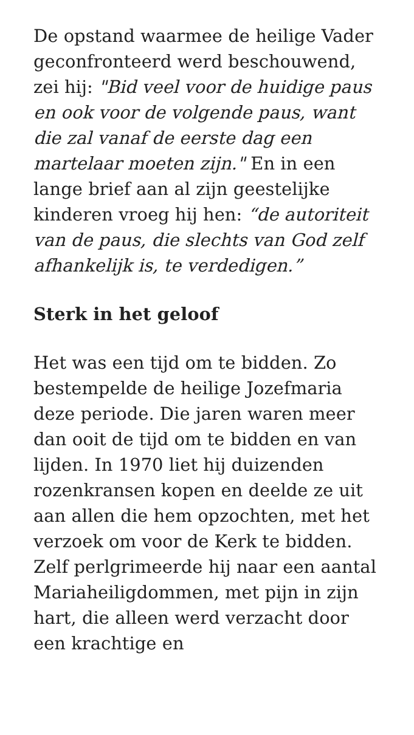De opstand waarmee de heilige Vader geconfronteerd werd beschouwend, zei hij: "Bid veel voor de huidige paus en ook voor de volgende paus, want die zal vanaf de eerste dag een martelaar moeten zijn." En in een lange brief aan al zijn geestelijke kinderen vroeg hij hen: “de autoriteit van de paus, die slechts van God zelf afhankelijk is, te verdedigen.”
Sterk in het geloof
Het was een tijd om te bidden. Zo bestempelde de heilige Jozefmaria deze periode. Die jaren waren meer dan ooit de tijd om te bidden en van lijden. In 1970 liet hij duizenden rozenkransen kopen en deelde ze uit aan allen die hem opzochten, met het verzoek om voor de Kerk te bidden. Zelf perlgrimeerde hij naar een aantal Mariaheiligdommen, met pijn in zijn hart, die alleen werd verzacht door een krachtige en